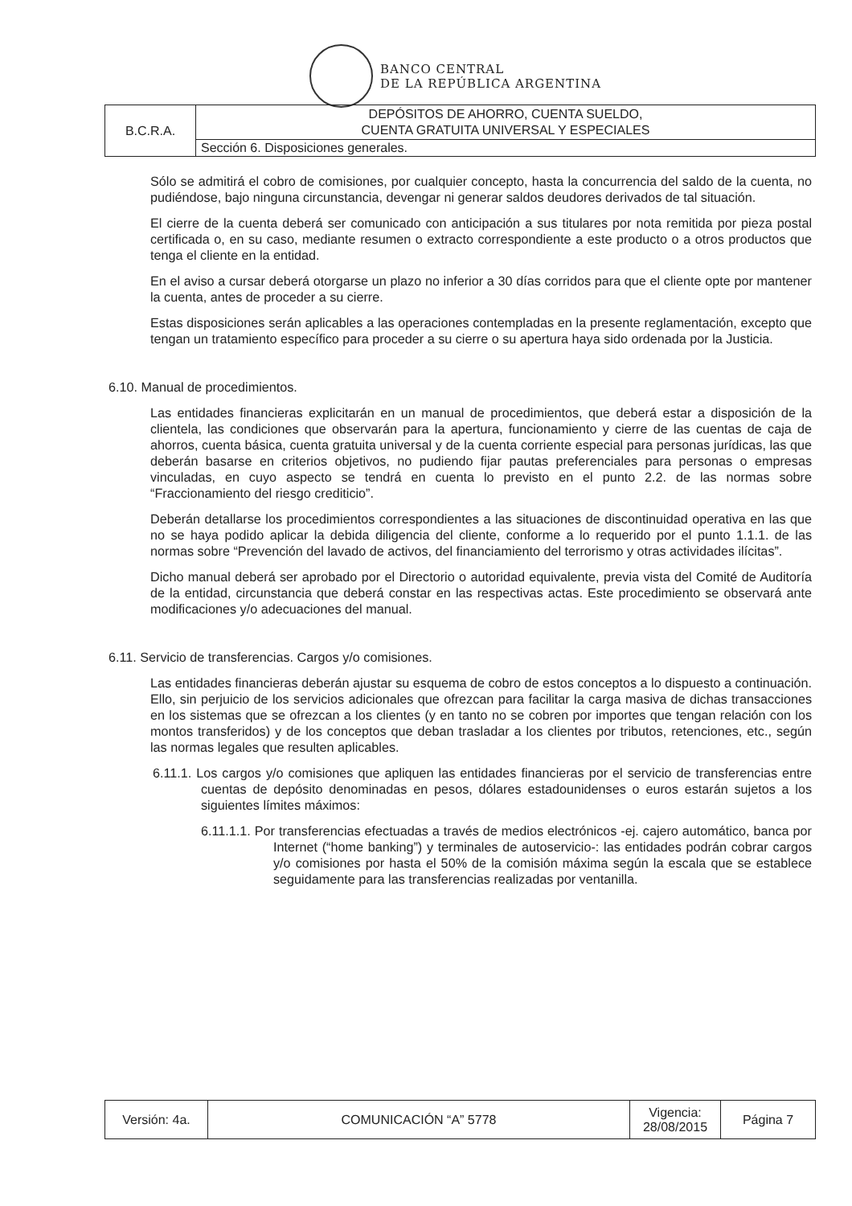BANCO CENTRAL
DE LA REPÚBLICA ARGENTINA
| B.C.R.A. | DEPÓSITOS DE AHORRO, CUENTA SUELDO, CUENTA GRATUITA UNIVERSAL Y ESPECIALES |
| | Sección 6. Disposiciones generales. |
Sólo se admitirá el cobro de comisiones, por cualquier concepto, hasta la concurrencia del saldo de la cuenta, no pudiéndose, bajo ninguna circunstancia, devengar ni generar saldos deudores derivados de tal situación.
El cierre de la cuenta deberá ser comunicado con anticipación a sus titulares por nota remitida por pieza postal certificada o, en su caso, mediante resumen o extracto correspondiente a este producto o a otros productos que tenga el cliente en la entidad.
En el aviso a cursar deberá otorgarse un plazo no inferior a 30 días corridos para que el cliente opte por mantener la cuenta, antes de proceder a su cierre.
Estas disposiciones serán aplicables a las operaciones contempladas en la presente reglamentación, excepto que tengan un tratamiento específico para proceder a su cierre o su apertura haya sido ordenada por la Justicia.
6.10. Manual de procedimientos.
Las entidades financieras explicitarán en un manual de procedimientos, que deberá estar a disposición de la clientela, las condiciones que observarán para la apertura, funcionamiento y cierre de las cuentas de caja de ahorros, cuenta básica, cuenta gratuita universal y de la cuenta corriente especial para personas jurídicas, las que deberán basarse en criterios objetivos, no pudiendo fijar pautas preferenciales para personas o empresas vinculadas, en cuyo aspecto se tendrá en cuenta lo previsto en el punto 2.2. de las normas sobre “Fraccionamiento del riesgo crediticio”.
Deberán detallarse los procedimientos correspondientes a las situaciones de discontinuidad operativa en las que no se haya podido aplicar la debida diligencia del cliente, conforme a lo requerido por el punto 1.1.1. de las normas sobre “Prevención del lavado de activos, del financiamiento del terrorismo y otras actividades ilícitas”.
Dicho manual deberá ser aprobado por el Directorio o autoridad equivalente, previa vista del Comité de Auditoría de la entidad, circunstancia que deberá constar en las respectivas actas. Este procedimiento se observará ante modificaciones y/o adecuaciones del manual.
6.11. Servicio de transferencias. Cargos y/o comisiones.
Las entidades financieras deberán ajustar su esquema de cobro de estos conceptos a lo dispuesto a continuación. Ello, sin perjuicio de los servicios adicionales que ofrezcan para facilitar la carga masiva de dichas transacciones en los sistemas que se ofrezcan a los clientes (y en tanto no se cobren por importes que tengan relación con los montos transferidos) y de los conceptos que deban trasladar a los clientes por tributos, retenciones, etc., según las normas legales que resulten aplicables.
6.11.1. Los cargos y/o comisiones que apliquen las entidades financieras por el servicio de transferencias entre cuentas de depósito denominadas en pesos, dólares estadounidenses o euros estarán sujetos a los siguientes límites máximos:
6.11.1.1. Por transferencias efectuadas a través de medios electrónicos -ej. cajero automático, banca por Internet (“home banking”) y terminales de autoservicio-: las entidades podrán cobrar cargos y/o comisiones por hasta el 50% de la comisión máxima según la escala que se establece seguidamente para las transferencias realizadas por ventanilla.
| Versión: 4a. | COMUNICACIÓN “A” 5778 | Vigencia: 28/08/2015 | Página 7 |